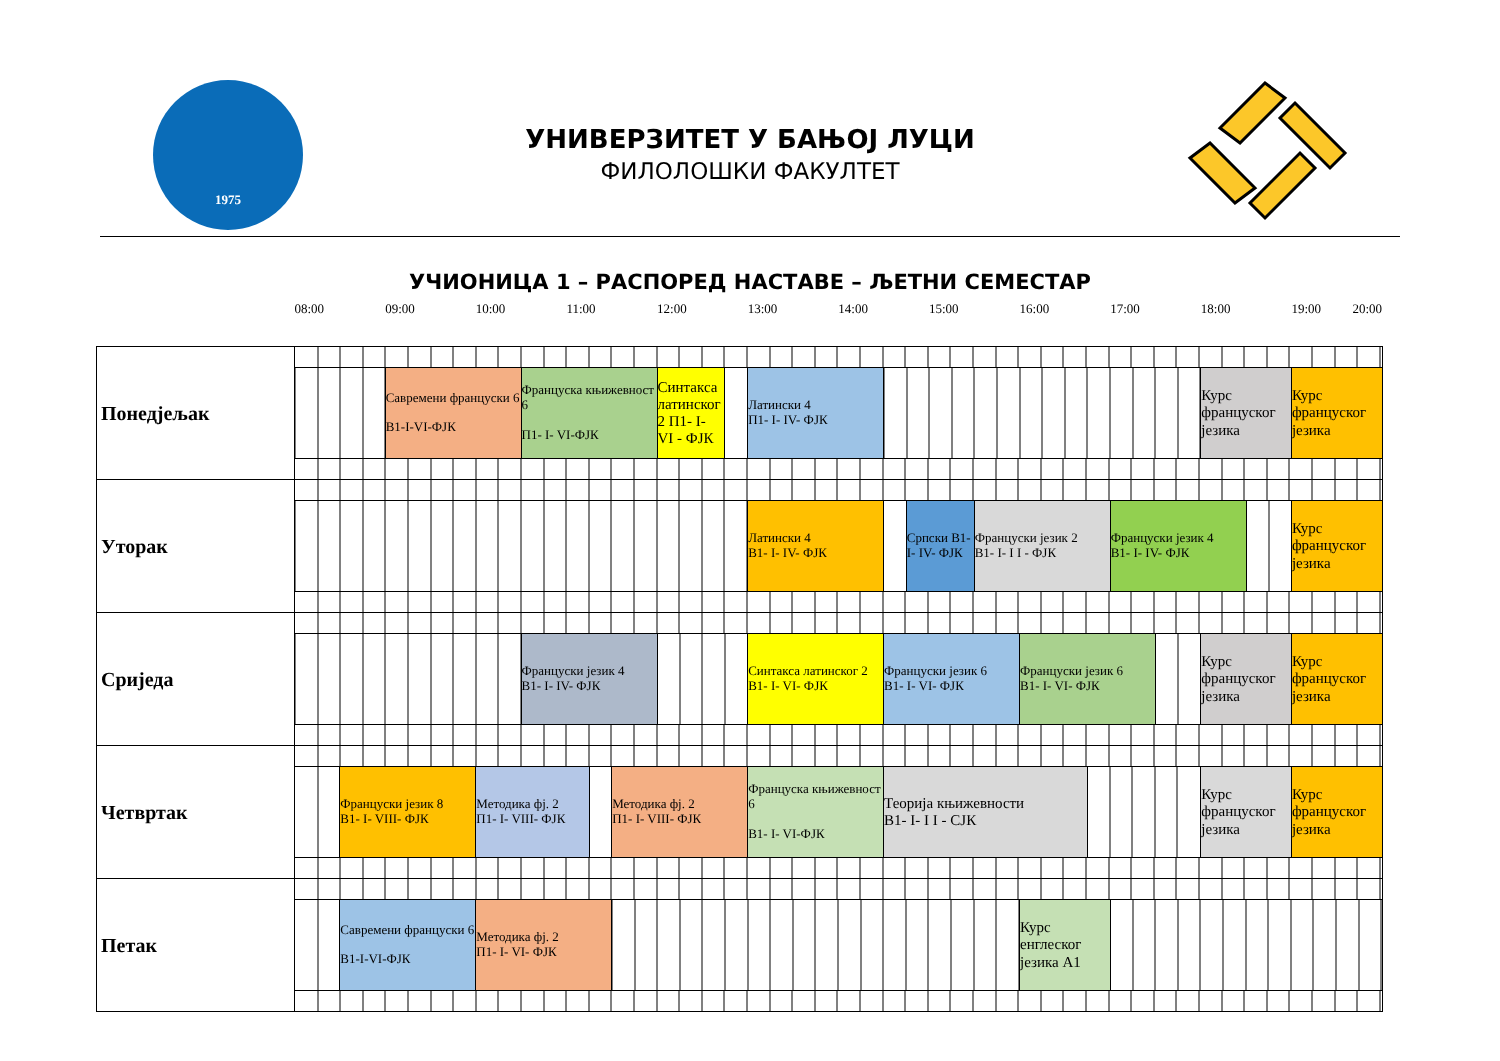1975
УНИВЕРЗИТЕТ У БАЊОЈ ЛУЦИ
ФИЛОЛОШКИ ФАКУЛТЕТ
УЧИОНИЦА 1 – РАСПОРЕД НАСТАВЕ – ЉЕТНИ СЕМЕСТАР
| | 08:00 | | 09:00 | 10:00 | | 11:00 | | | 12:00 | | 13:00 | 14:00 | | | 15:00 | | 16:00 | | 17:00 | | 18:00 | | 19:00 20:00 |
| Понедјељак | | | | | | | | | | | | | | | | | | | | | | | |
| | | | Савремени француски 6 B1-I-VI-ФЈК | | Француска књижевност 6 П1- I- VI-ФЈК | | | | Синтакса латинског 2 П1- I- VI - ФЈК | | Латински 4 П1- I- IV- ФЈК | | | | | | | | | | Курс француског језика | | Курс француског језика |
| Уторак | | | | | | | | | | | | | | | | | | | | | | | |
| | | | | | | | | | | | Латински 4 B1- I- IV- ФЈК | | | Српски B1- I- IV- ФЈК | | Француски језик 2 B1- I- I I - ФЈК | | | Француски језик 4 B1- I- IV- ФЈК | | | | Курс француског језика |
| Сриједа | | | | | | | | | | | | | | | | | | | | | | | |
| | | | | | Француски језик 4 B1- I- IV- ФЈК | | | | | | Синтакса латинског 2 B1- I- VI- ФЈК | | Француски језик 6 B1- I- VI- ФЈК | | | | Француски језик 6 B1- I- VI- ФЈК | | | | Курс француског језика | | Курс француског језика |
| Четвртак | | | | | | | | | | | | | | | | | | | | | | | |
| | | Француски језик 8 B1- I- VIII- ФЈК | | Методика фј. 2 П1- I- VIII- ФЈК | | | | Методика фј. 2 П1- I- VIII- ФЈК | | | Француска књижевност 6 B1- I- VI-ФЈК | | Теорија књижевности B1- I- I I - CJК | | | | | | | | Курс француског језика | | Курс француског језика |
| Петак | | | | | | | | | | | | | | | | | | | | | | | |
| | | Савремени француски 6 B1-I-VI-ФЈК | | Методика фј. 2 П1- I- VI- ФЈК | | | | | | | | | | | | | Курс енглеског језика A1 | | | | | | |